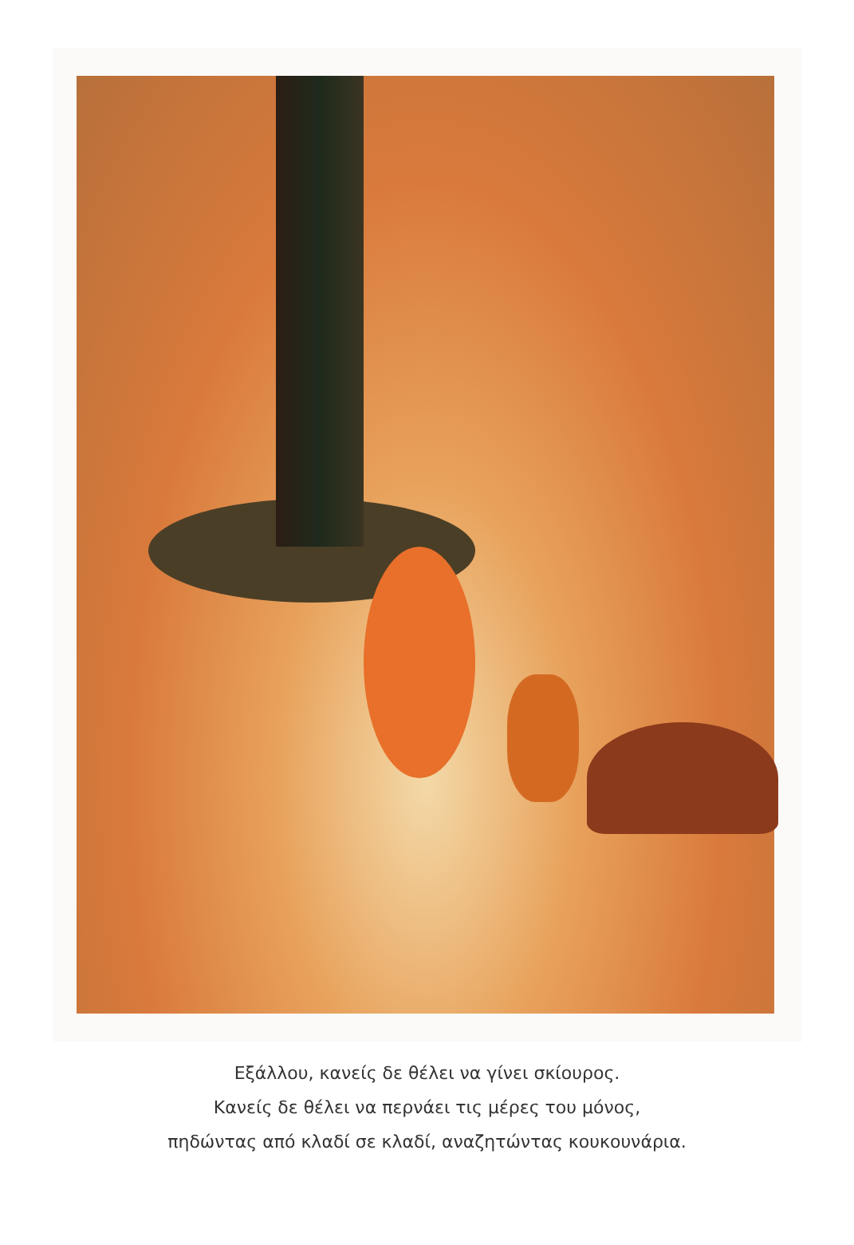Εξάλλου, κανείς δε θέλει να γίνει σκίουρος.
Κανείς δε θέλει να περνάει τις μέρες του μόνος,
πηδώντας από κλαδί σε κλαδί, αναζητώντας κουκουνάρια.